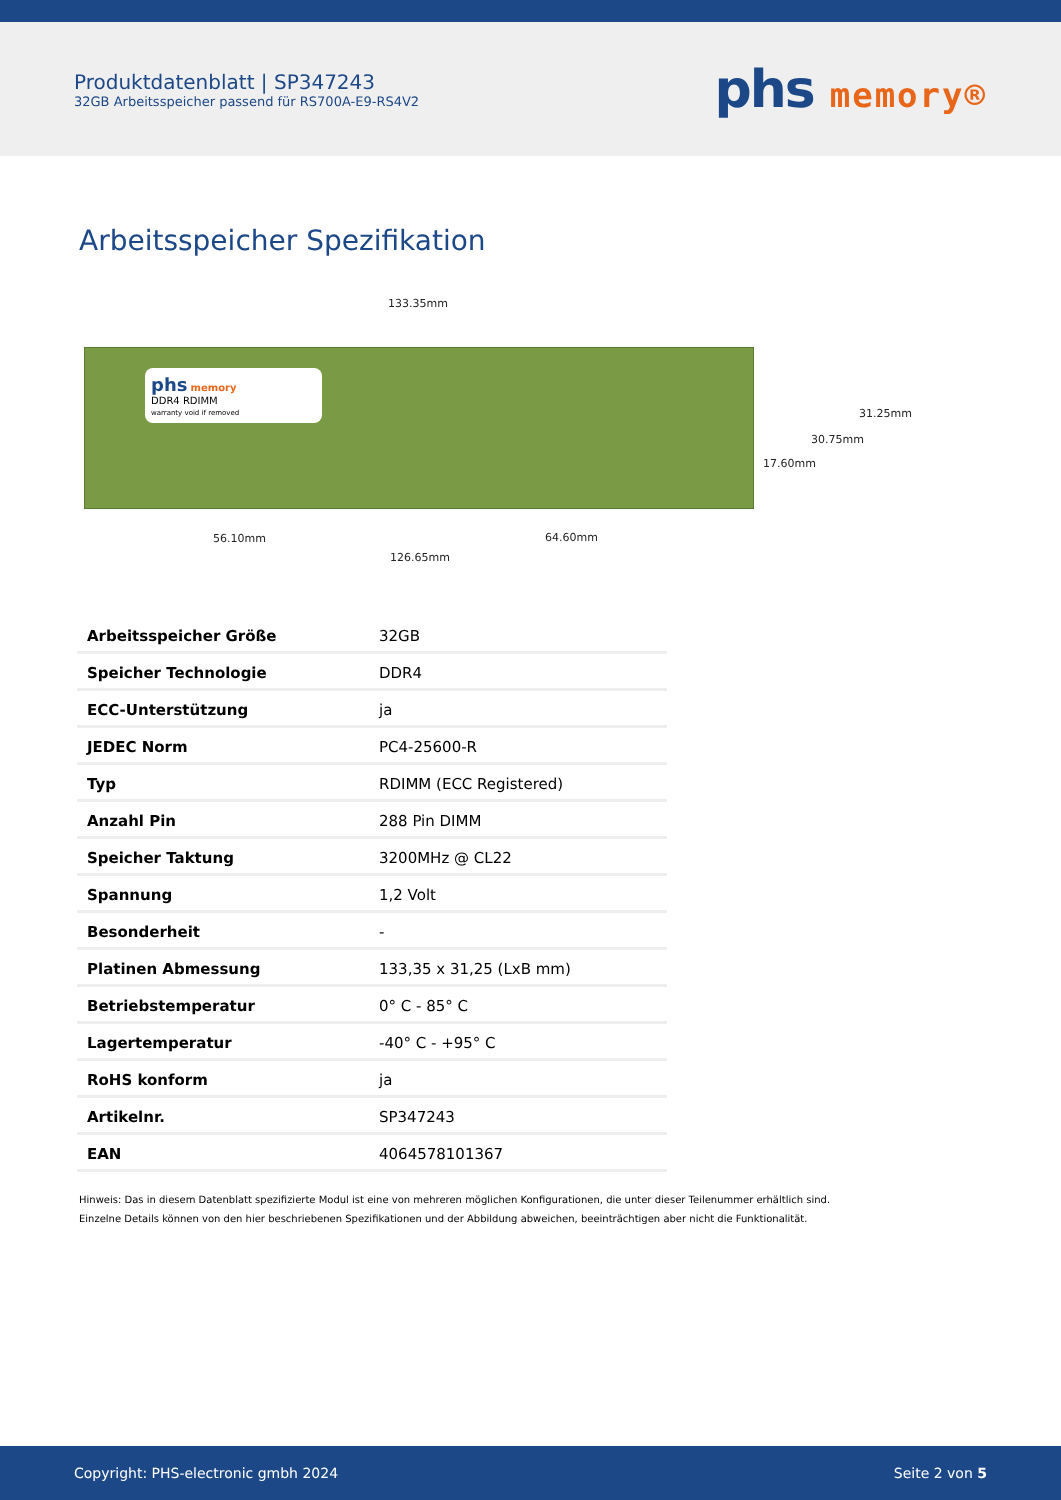Produktdatenblatt | SP347243
32GB Arbeitsspeicher passend für RS700A-E9-RS4V2
phs memory®
Arbeitsspeicher Spezifikation
133.35mm
phs memory
DDR4 RDIMM
warranty void if removed
31.25mm
30.75mm
17.60mm
56.10mm 64.60mm
126.65mm
| Arbeitsspeicher Größe | 32GB |
| Speicher Technologie | DDR4 |
| ECC-Unterstützung | ja |
| JEDEC Norm | PC4-25600-R |
| Typ | RDIMM (ECC Registered) |
| Anzahl Pin | 288 Pin DIMM |
| Speicher Taktung | 3200MHz @ CL22 |
| Spannung | 1,2 Volt |
| Besonderheit | - |
| Platinen Abmessung | 133,35 x 31,25 (LxB mm) |
| Betriebstemperatur | 0° C - 85° C |
| Lagertemperatur | -40° C - +95° C |
| RoHS konform | ja |
| Artikelnr. | SP347243 |
| EAN | 4064578101367 |
Hinweis: Das in diesem Datenblatt spezifizierte Modul ist eine von mehreren möglichen Konfigurationen, die unter dieser Teilenummer erhältlich sind.
Einzelne Details können von den hier beschriebenen Spezifikationen und der Abbildung abweichen, beeinträchtigen aber nicht die Funktionalität.
Copyright: PHS-electronic gmbh 2024 Seite 2 von 5